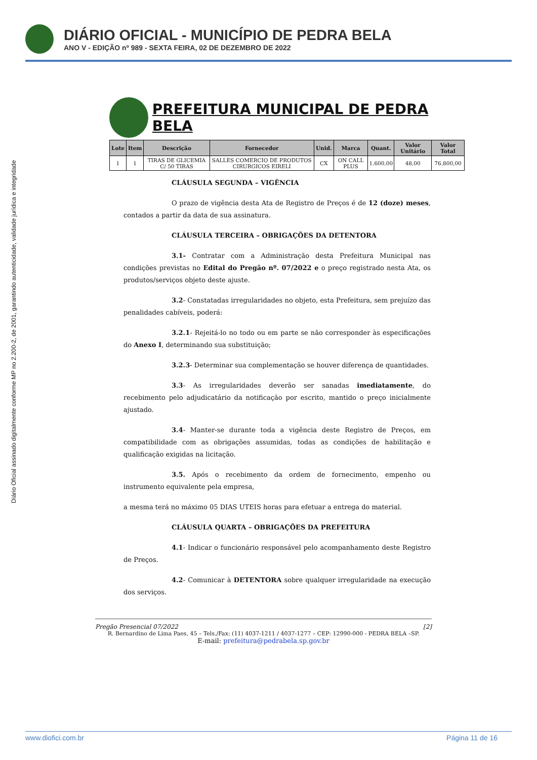DIÁRIO OFICIAL - MUNICÍPIO DE PEDRA BELA
ANO V - EDIÇÃO nº 989 - SEXTA FEIRA, 02 DE DEZEMBRO DE 2022
Diário Oficial assinado digitalmente conforme MP no 2.200-2, de 2001, garantindo autenticidade, validade jurídica e integridade
PREFEITURA MUNICIPAL DE PEDRA BELA
| Lote | Item | Descrição | Fornecedor | Unid. | Marca | Quant. | Valor Unitário | Valor Total |
| --- | --- | --- | --- | --- | --- | --- | --- | --- |
| 1 | 1 | TIRAS DE GLICEMIA C/ 50 TIRAS | SALLES COMERCIO DE PRODUTOS CIRURGICOS EIRELI | CX | ON CALL PLUS | 1.600,00 | 48,00 | 76.800,00 |
CLÁUSULA SEGUNDA – VIGÊNCIA
O prazo de vigência desta Ata de Registro de Preços é de 12 (doze) meses, contados a partir da data de sua assinatura.
CLÁUSULA TERCEIRA – OBRIGAÇÕES DA DETENTORA
3.1- Contratar com a Administração desta Prefeitura Municipal nas condições previstas no Edital do Pregão nº. 07/2022 e o preço registrado nesta Ata, os produtos/serviços objeto deste ajuste.
3.2- Constatadas irregularidades no objeto, esta Prefeitura, sem prejuízo das penalidades cabíveis, poderá:
3.2.1- Rejeitá-lo no todo ou em parte se não corresponder às especificações do Anexo I, determinando sua substituição;
3.2.3- Determinar sua complementação se houver diferença de quantidades.
3.3- As irregularidades deverão ser sanadas imediatamente, do recebimento pelo adjudicatário da notificação por escrito, mantido o preço inicialmente ajustado.
3.4- Manter-se durante toda a vigência deste Registro de Preços, em compatibilidade com as obrigações assumidas, todas as condições de habilitação e qualificação exigidas na licitação.
3.5. Após o recebimento da ordem de fornecimento, empenho ou instrumento equivalente pela empresa,
a mesma terá no máximo 05 DIAS UTEIS horas para efetuar a entrega do material.
CLÁUSULA QUARTA – OBRIGAÇÕES DA PREFEITURA
4.1- Indicar o funcionário responsável pelo acompanhamento deste Registro de Preços.
4.2- Comunicar à DETENTORA sobre qualquer irregularidade na execução dos serviços.
Pregão Presencial 07/2022 [2]
R. Bernardino de Lima Paes, 45 – Tels./Fax: (11) 4037-1211 / 4037-1277 – CEP: 12990-000 - PEDRA BELA –SP.
E-mail: prefeitura@pedrabela.sp.gov.br
www.diofici.com.br Página 11 de 16